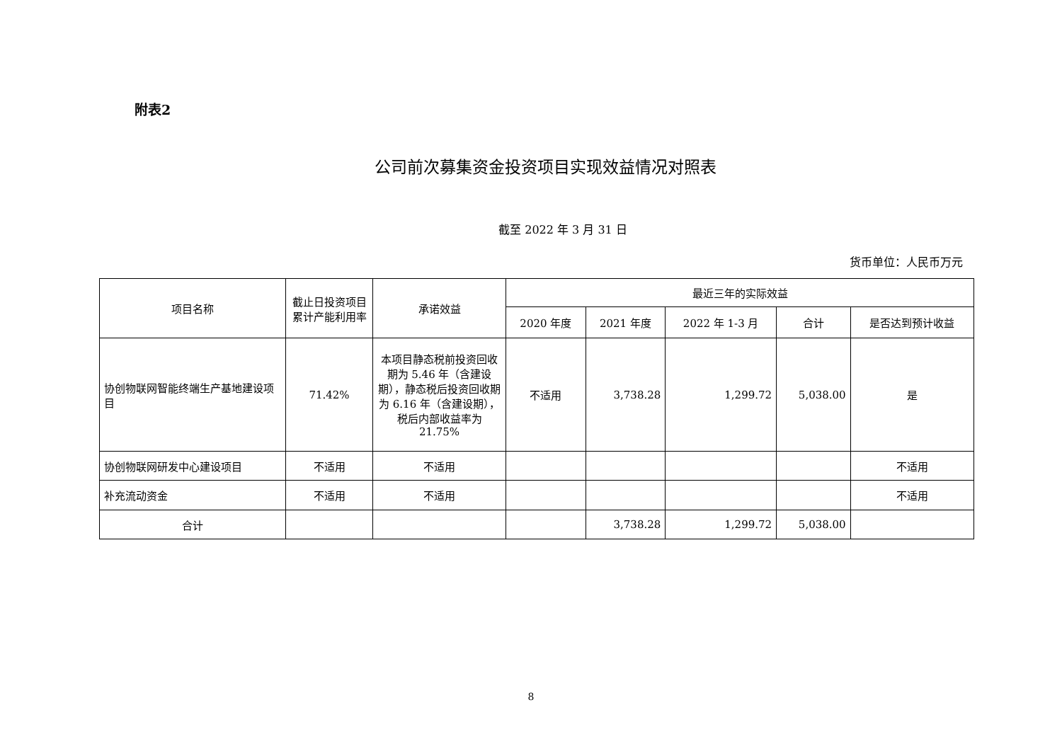附表2
公司前次募集资金投资项目实现效益情况对照表
截至 2022 年 3 月 31 日
货币单位：人民币万元
| 项目名称 | 截止日投资项目累计产能利用率 | 承诺效益 | 最近三年的实际效益 | | | | |
| --- | --- | --- | --- | --- | --- | --- | --- |
| | | | 2020 年度 | 2021 年度 | 2022 年 1-3 月 | 合计 | 是否达到预计收益 |
| 协创物联网智能终端生产基地建设项目 | 71.42% | 本项目静态税前投资回收期为 5.46 年（含建设期），静态税后投资回收期为 6.16 年（含建设期），税后内部收益率为 21.75% | 不适用 | 3,738.28 | 1,299.72 | 5,038.00 | 是 |
| 协创物联网研发中心建设项目 | 不适用 | 不适用 | | | | | 不适用 |
| 补充流动资金 | 不适用 | 不适用 | | | | | 不适用 |
| 合计 | | | | 3,738.28 | 1,299.72 | 5,038.00 | |
8